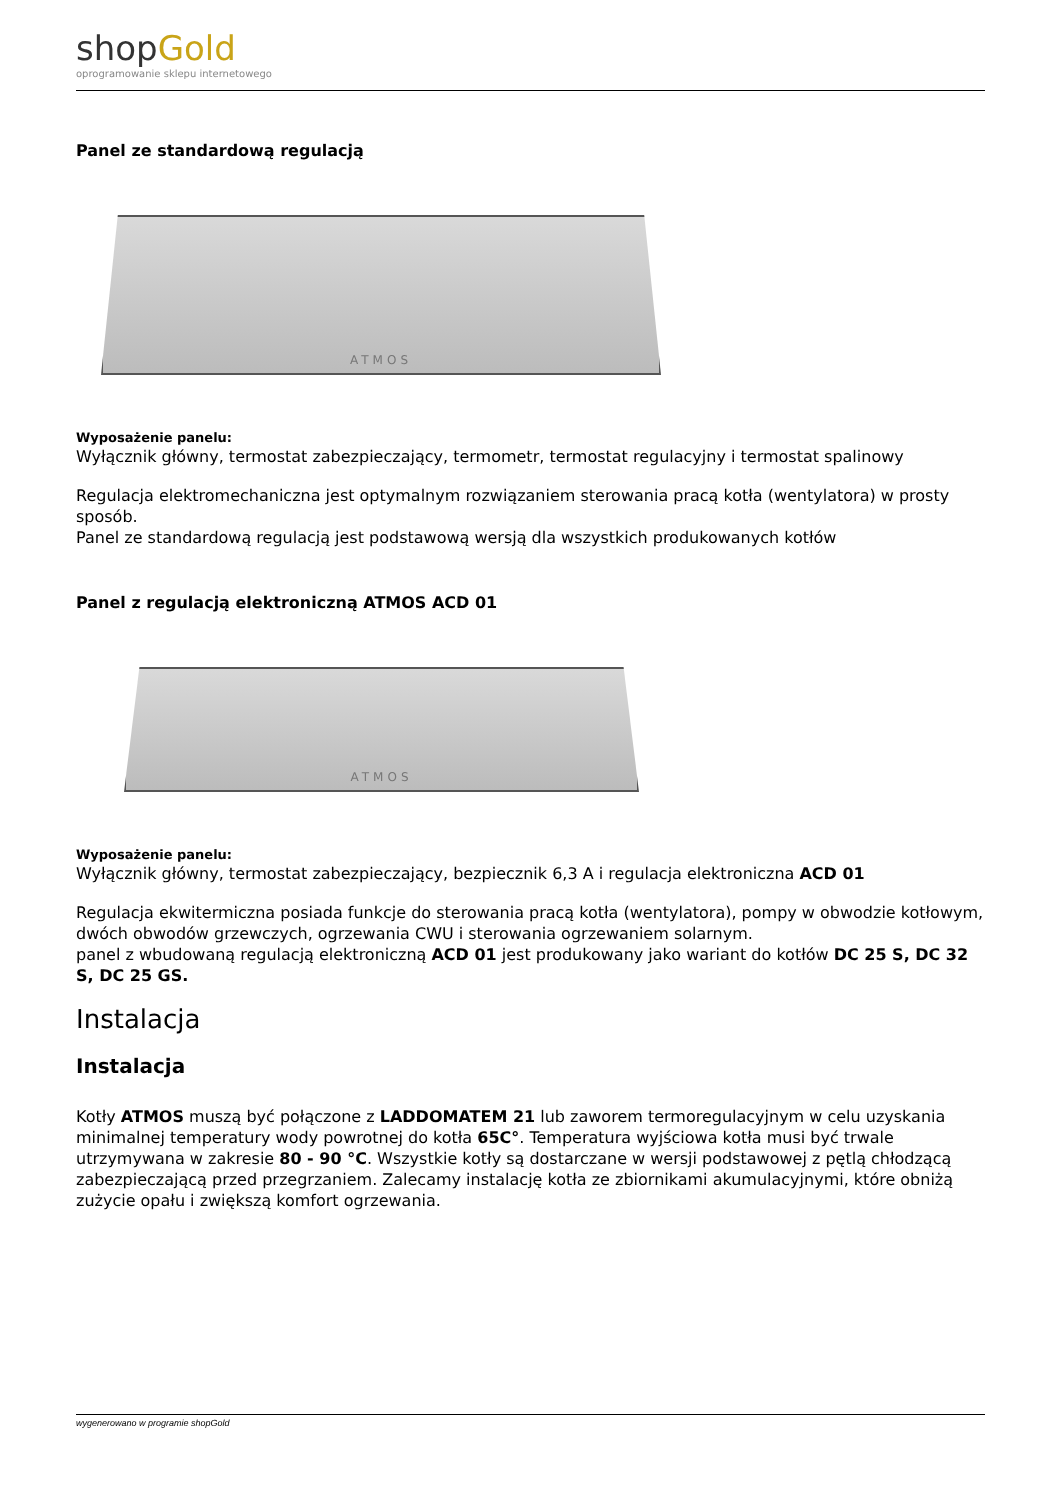shopGold
oprogramowanie sklepu internetowego
Panel ze standardową regulacją
ATMOS
Wyposażenie panelu:
Wyłącznik główny, termostat zabezpieczający, termometr, termostat regulacyjny i termostat spalinowy
Regulacja elektromechaniczna jest optymalnym rozwiązaniem sterowania pracą kotła (wentylatora) w prosty sposób.
Panel ze standardową regulacją jest podstawową wersją dla wszystkich produkowanych kotłów
Panel z regulacją elektroniczną ATMOS ACD 01
ATMOS
Wyposażenie panelu:
Wyłącznik główny, termostat zabezpieczający, bezpiecznik 6,3 A i regulacja elektroniczna ACD 01
Regulacja ekwitermiczna posiada funkcje do sterowania pracą kotła (wentylatora), pompy w obwodzie kotłowym, dwóch obwodów grzewczych, ogrzewania CWU i sterowania ogrzewaniem solarnym.
panel z wbudowaną regulacją elektroniczną ACD 01 jest produkowany jako wariant do kotłów DC 25 S, DC 32 S, DC 25 GS.
Instalacja
Instalacja
Kotły ATMOS muszą być połączone z LADDOMATEM 21 lub zaworem termoregulacyjnym w celu uzyskania minimalnej temperatury wody powrotnej do kotła 65C°. Temperatura wyjściowa kotła musi być trwale utrzymywana w zakresie 80 - 90 °C. Wszystkie kotły są dostarczane w wersji podstawowej z pętlą chłodzącą zabezpieczającą przed przegrzaniem. Zalecamy instalację kotła ze zbiornikami akumulacyjnymi, które obniżą zużycie opału i zwiększą komfort ogrzewania.
wygenerowano w programie shopGold